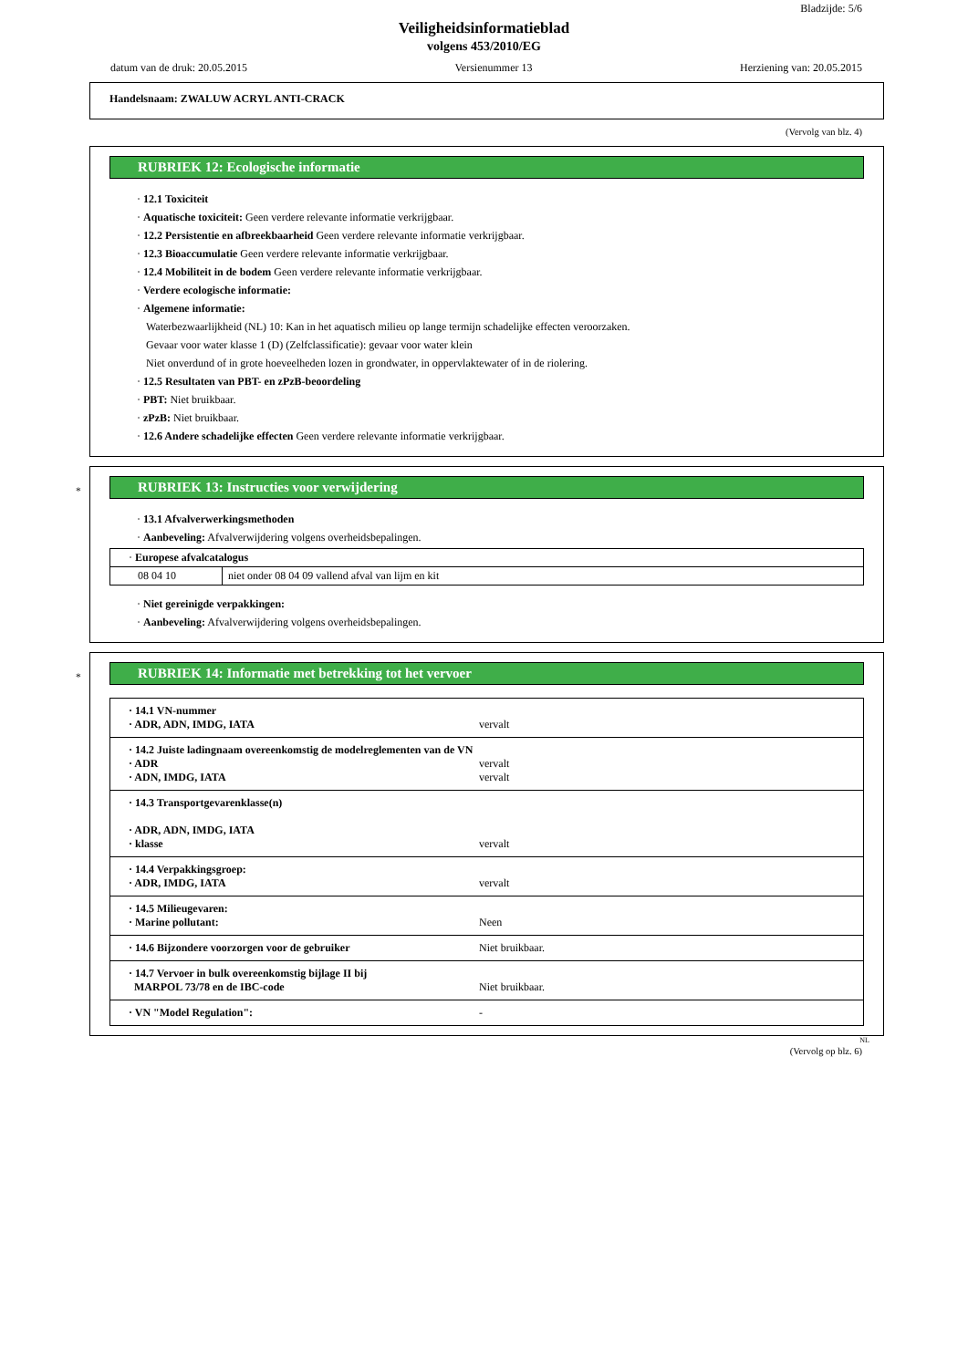Bladzijde: 5/6
Veiligheidsinformatieblad
volgens 453/2010/EG
datum van de druk: 20.05.2015 Versienummer 13 Herziening van: 20.05.2015
Handelsnaam: ZWALUW ACRYL ANTI-CRACK
(Vervolg van blz. 4)
RUBRIEK 12: Ecologische informatie
· 12.1 Toxiciteit
· Aquatische toxiciteit: Geen verdere relevante informatie verkrijgbaar.
· 12.2 Persistentie en afbreekbaarheid Geen verdere relevante informatie verkrijgbaar.
· 12.3 Bioaccumulatie Geen verdere relevante informatie verkrijgbaar.
· 12.4 Mobiliteit in de bodem Geen verdere relevante informatie verkrijgbaar.
· Verdere ecologische informatie:
· Algemene informatie:
Waterbezwaarlijkheid (NL) 10: Kan in het aquatisch milieu op lange termijn schadelijke effecten veroorzaken.
Gevaar voor water klasse 1 (D) (Zelfclassificatie): gevaar voor water klein
Niet onverdund of in grote hoeveelheden lozen in grondwater, in oppervlaktewater of in de riolering.
· 12.5 Resultaten van PBT- en zPzB-beoordeling
· PBT: Niet bruikbaar.
· zPzB: Niet bruikbaar.
· 12.6 Andere schadelijke effecten Geen verdere relevante informatie verkrijgbaar.
*
RUBRIEK 13: Instructies voor verwijdering
· 13.1 Afvalverwerkingsmethoden
· Aanbeveling: Afvalverwijdering volgens overheidsbepalingen.
| · Europese afvalcatalogus | |
| 08 04 10 | niet onder 08 04 09 vallend afval van lijm en kit |
· Niet gereinigde verpakkingen:
· Aanbeveling: Afvalverwijdering volgens overheidsbepalingen.
*
RUBRIEK 14: Informatie met betrekking tot het vervoer
| · 14.1 VN-nummer · ADR, ADN, IMDG, IATA vervalt |
| · 14.2 Juiste ladingnaam overeenkomstig de modelreglementen van de VN · ADR vervalt · ADN, IMDG, IATA vervalt |
| · 14.3 Transportgevarenklasse(n) · ADR, ADN, IMDG, IATA · klasse vervalt |
| · 14.4 Verpakkingsgroep: · ADR, IMDG, IATA vervalt |
| · 14.5 Milieugevaren: · Marine pollutant: Neen |
| · 14.6 Bijzondere voorzorgen voor de gebruiker Niet bruikbaar. |
| · 14.7 Vervoer in bulk overeenkomstig bijlage II bij MARPOL 73/78 en de IBC-code Niet bruikbaar. |
| · VN "Model Regulation": - |
NL
(Vervolg op blz. 6)